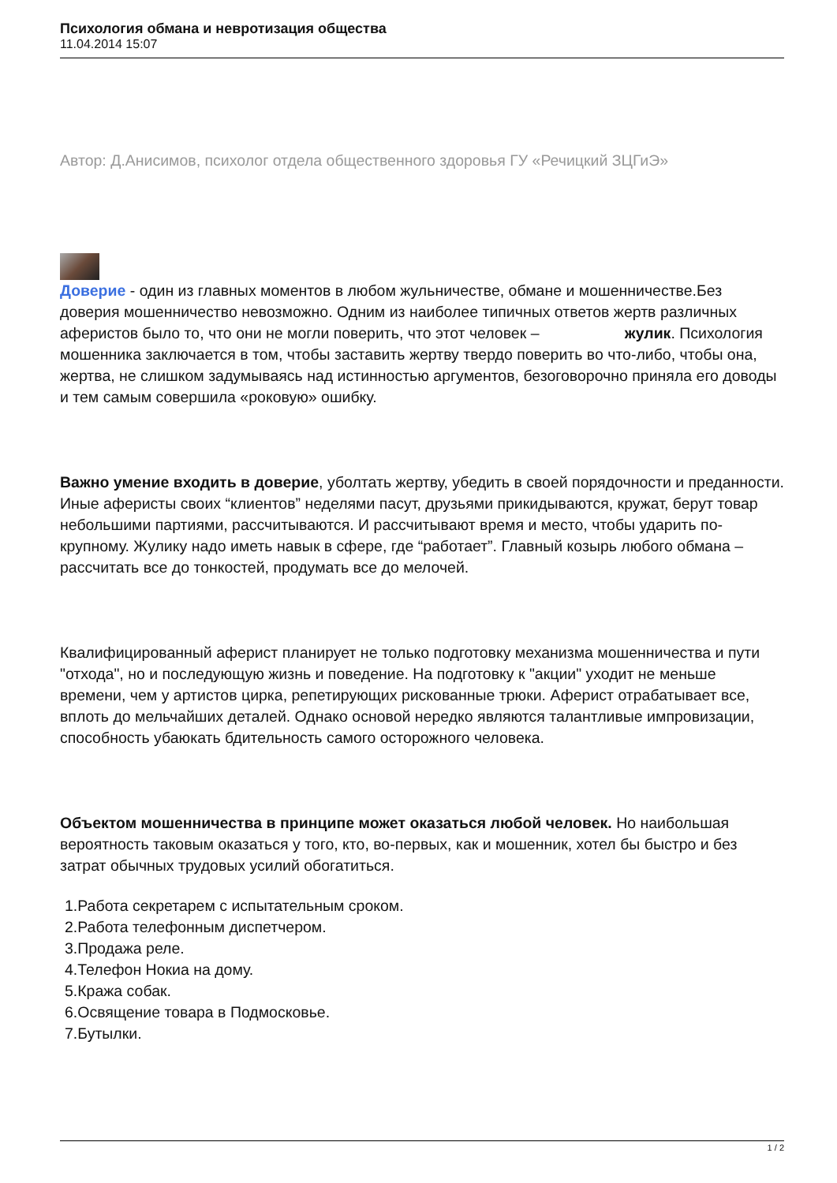Психология обмана и невротизация общества
11.04.2014 15:07
Автор: Д.Анисимов, психолог отдела общественного здоровья ГУ «Речицкий ЗЦГиЭ»
Доверие - один из главных моментов в любом жульничестве, обмане и мошенничестве.Без доверия мошенничество невозможно. Одним из наиболее типичных ответов жертв различных аферистов было то, что они не могли поверить, что этот человек – жулик. Психология мошенника заключается в том, чтобы заставить жертву твердо поверить во что-либо, чтобы она, жертва, не слишком задумываясь над истинностью аргументов, безоговорочно приняла его доводы и тем самым совершила «роковую» ошибку.
Важно умение входить в доверие, уболтать жертву, убедить в своей порядочности и преданности. Иные аферисты своих “клиентов” неделями пасут, друзьями прикидываются, кружат, берут товар небольшими партиями, рассчитываются. И рассчитывают время и место, чтобы ударить по-крупному. Жулику надо иметь навык в сфере, где “работает”. Главный козырь любого обмана – рассчитать все до тонкостей, продумать все до мелочей.
Квалифицированный аферист планирует не только подготовку механизма мошенничества и пути "отхода", но и последующую жизнь и поведение. На подготовку к "акции" уходит не меньше времени, чем у артистов цирка, репетирующих рискованные трюки. Аферист отрабатывает все, вплоть до мельчайших деталей. Однако основой нередко являются талантливые импровизации, способность убаюкать бдительность самого осторожного человека.
Объектом мошенничества в принципе может оказаться любой человек. Но наибольшая вероятность таковым оказаться у того, кто, во-первых, как и мошенник, хотел бы быстро и без затрат обычных трудовых усилий обогатиться.
1.Работа секретарем с испытательным сроком.
2.Работа телефонным диспетчером.
3.Продажа реле.
4.Телефон Нокиа на дому.
5.Кража собак.
6.Освящение товара в Подмосковье.
7.Бутылки.
1 / 2